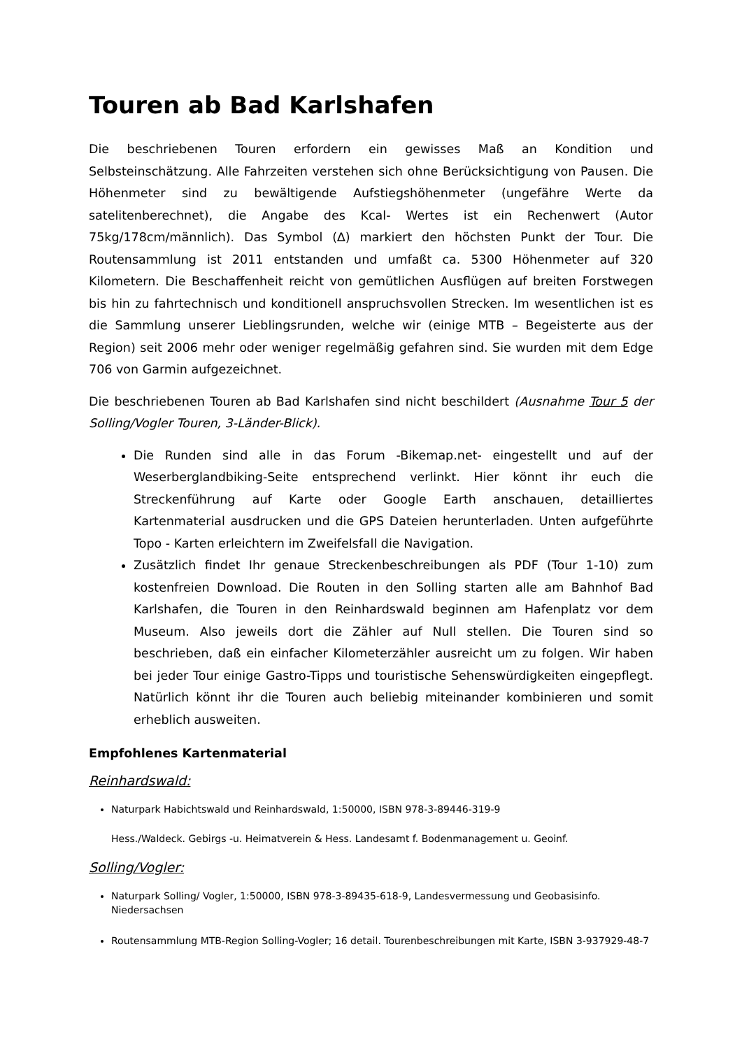Touren ab Bad Karlshafen
Die beschriebenen Touren erfordern ein gewisses Maß an Kondition und Selbsteinschätzung. Alle Fahrzeiten verstehen sich ohne Berücksichtigung von Pausen. Die Höhenmeter sind zu bewältigende Aufstiegshöhenmeter (ungefähre Werte da satelitenberechnet), die Angabe des Kcal- Wertes ist ein Rechenwert (Autor 75kg/178cm/männlich). Das Symbol (∆) markiert den höchsten Punkt der Tour. Die Routensammlung ist 2011 entstanden und umfaßt ca. 5300 Höhenmeter auf 320 Kilometern. Die Beschaffenheit reicht von gemütlichen Ausflügen auf breiten Forstwegen bis hin zu fahrtechnisch und konditionell anspruchsvollen Strecken. Im wesentlichen ist es die Sammlung unserer Lieblingsrunden, welche wir (einige MTB – Begeisterte aus der Region) seit 2006 mehr oder weniger regelmäßig gefahren sind. Sie wurden mit dem Edge 706 von Garmin aufgezeichnet.
Die beschriebenen Touren ab Bad Karlshafen sind nicht beschildert (Ausnahme Tour 5 der Solling/Vogler Touren, 3-Länder-Blick).
Die Runden sind alle in das Forum -Bikemap.net- eingestellt und auf der Weserberglandbiking-Seite entsprechend verlinkt. Hier könnt ihr euch die Streckenführung auf Karte oder Google Earth anschauen, detailliertes Kartenmaterial ausdrucken und die GPS Dateien herunterladen. Unten aufgeführte Topo - Karten erleichtern im Zweifelsfall die Navigation.
Zusätzlich findet Ihr genaue Streckenbeschreibungen als PDF (Tour 1-10) zum kostenfreien Download. Die Routen in den Solling starten alle am Bahnhof Bad Karlshafen, die Touren in den Reinhardswald beginnen am Hafenplatz vor dem Museum. Also jeweils dort die Zähler auf Null stellen. Die Touren sind so beschrieben, daß ein einfacher Kilometerzähler ausreicht um zu folgen. Wir haben bei jeder Tour einige Gastro-Tipps und touristische Sehenswürdigkeiten eingepflegt. Natürlich könnt ihr die Touren auch beliebig miteinander kombinieren und somit erheblich ausweiten.
Empfohlenes Kartenmaterial
Reinhardswald:
Naturpark Habichtswald und Reinhardswald, 1:50000, ISBN 978-3-89446-319-9
Hess./Waldeck. Gebirgs -u. Heimatverein & Hess. Landesamt f. Bodenmanagement u. Geoinf.
Solling/Vogler:
Naturpark Solling/ Vogler, 1:50000, ISBN 978-3-89435-618-9, Landesvermessung und Geobasisinfo. Niedersachsen
Routensammlung MTB-Region Solling-Vogler; 16 detail. Tourenbeschreibungen mit Karte, ISBN 3-937929-48-7